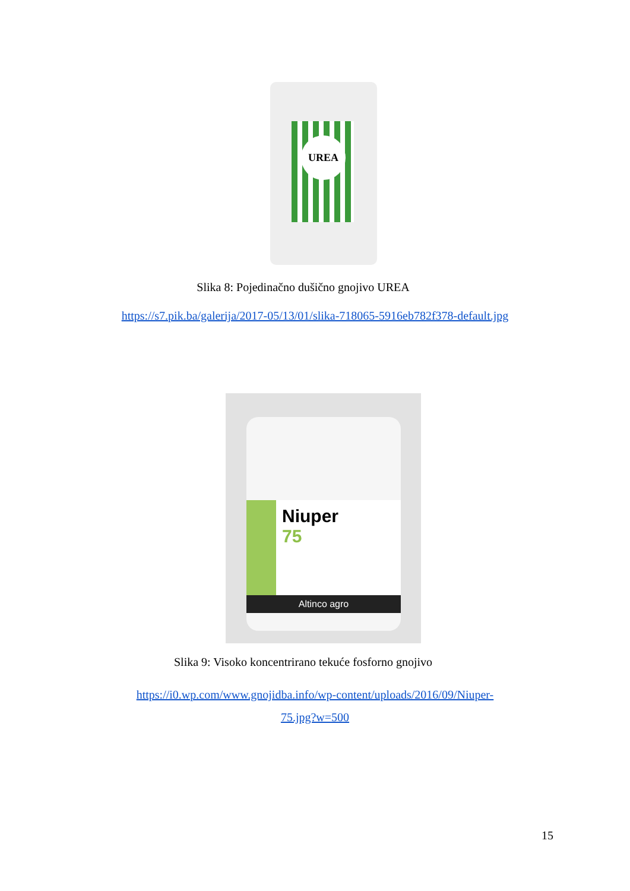UREA
Slika 8: Pojedinačno dušično gnojivo UREA
https://s7.pik.ba/galerija/2017-05/13/01/slika-718065-5916eb782f378-default.jpg
Niuper
75
Altinco agro
Slika 9: Visoko koncentrirano tekuće fosforno gnojivo
https://i0.wp.com/www.gnojidba.info/wp-content/uploads/2016/09/Niuper-
75.jpg?w=500
15